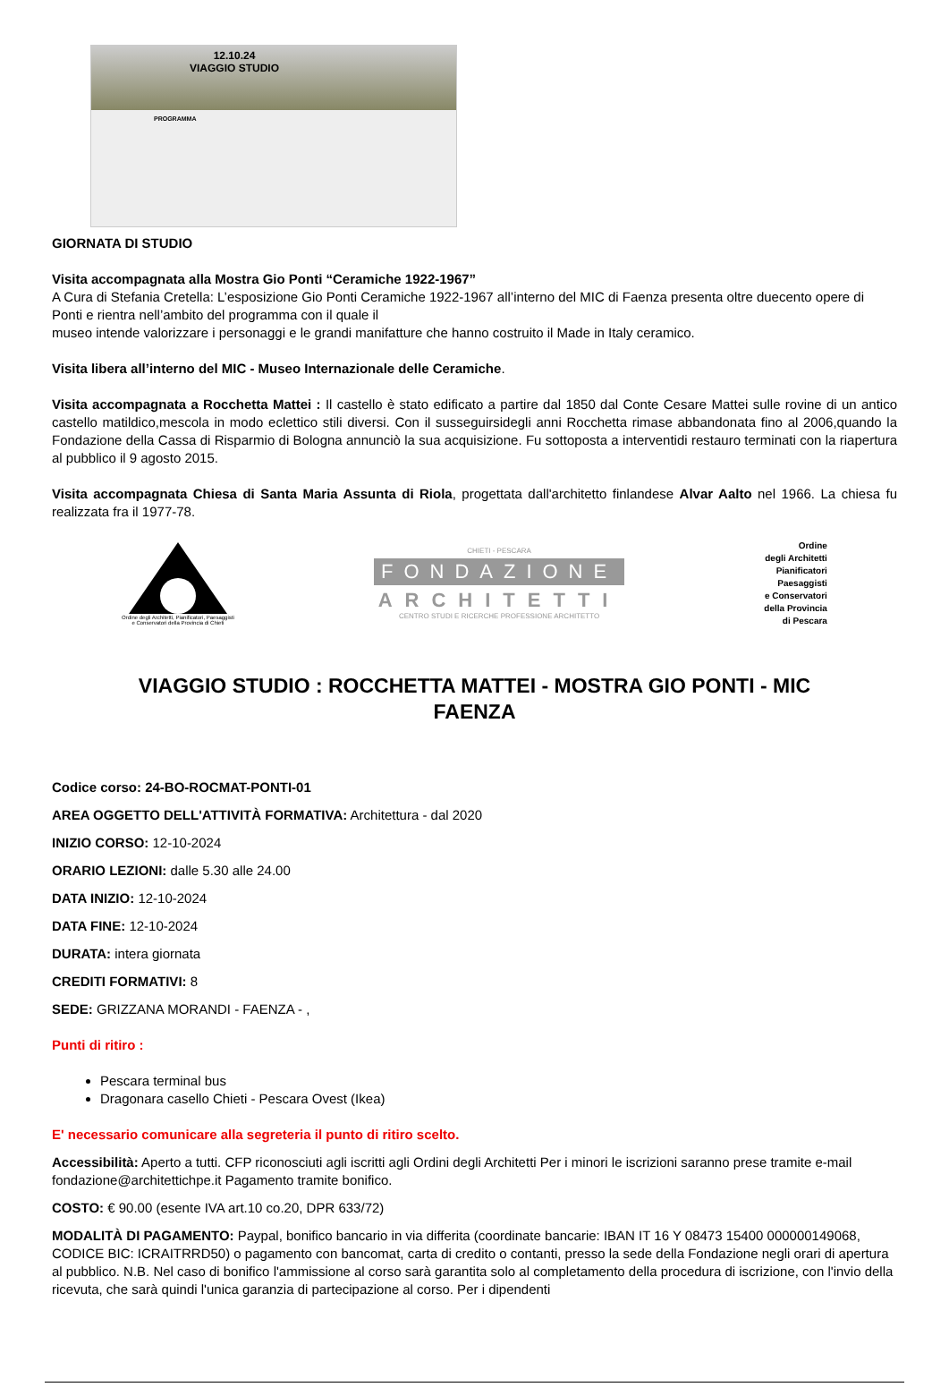12.10.24
VIAGGIO STUDIO
PROGRAMMA
GIORNATA DI STUDIO
Visita accompagnata alla Mostra Gio Ponti “Ceramiche 1922-1967”
A Cura di Stefania Cretella: L’esposizione Gio Ponti Ceramiche 1922-1967 all’interno del MIC di Faenza presenta oltre duecento opere di Ponti e rientra nell’ambito del programma con il quale il
museo intende valorizzare i personaggi e le grandi manifatture che hanno costruito il Made in Italy ceramico.
Visita libera all’interno del MIC - Museo Internazionale delle Ceramiche.
Visita accompagnata a Rocchetta Mattei : Il castello è stato edificato a partire dal 1850 dal Conte Cesare Mattei sulle rovine di un antico castello matildico,mescola in modo eclettico stili diversi. Con il susseguirsidegli anni Rocchetta rimase abbandonata fino al 2006,quando la Fondazione della Cassa di Risparmio di Bologna annunciò la sua acquisizione. Fu sottoposta a interventidi restauro terminati con la riapertura al pubblico il 9 agosto 2015.
Visita accompagnata Chiesa di Santa Maria Assunta di Riola, progettata dall'architetto finlandese Alvar Aalto nel 1966. La chiesa fu realizzata fra il 1977-78.
Ordine degli Architetti, Pianificatori, Paesaggisti
e Conservatori della Provincia di Chieti
CHIETI - PESCARA
FONDAZIONE
ARCHITETTI
CENTRO STUDI E RICERCHE PROFESSIONE ARCHITETTO
Ordine
degli Architetti
Pianificatori
Paesaggisti
e Conservatori
della Provincia
di Pescara
VIAGGIO STUDIO : ROCCHETTA MATTEI - MOSTRA GIO PONTI - MIC FAENZA
Codice corso: 24-BO-ROCMAT-PONTI-01
AREA OGGETTO DELL'ATTIVITÀ FORMATIVA: Architettura - dal 2020
INIZIO CORSO: 12-10-2024
ORARIO LEZIONI: dalle 5.30 alle 24.00
DATA INIZIO: 12-10-2024
DATA FINE: 12-10-2024
DURATA: intera giornata
CREDITI FORMATIVI: 8
SEDE: GRIZZANA MORANDI - FAENZA - ,
Punti di ritiro :
Pescara terminal bus
Dragonara casello Chieti - Pescara Ovest (Ikea)
E' necessario comunicare alla segreteria il punto di ritiro scelto.
Accessibilità: Aperto a tutti. CFP riconosciuti agli iscritti agli Ordini degli Architetti Per i minori le iscrizioni saranno prese tramite e-mail fondazione@architettichpe.it Pagamento tramite bonifico.
COSTO: € 90.00 (esente IVA art.10 co.20, DPR 633/72)
MODALITÀ DI PAGAMENTO: Paypal, bonifico bancario in via differita (coordinate bancarie: IBAN IT 16 Y 08473 15400 000000149068, CODICE BIC: ICRAITRRD50) o pagamento con bancomat, carta di credito o contanti, presso la sede della Fondazione negli orari di apertura al pubblico. N.B. Nel caso di bonifico l'ammissione al corso sarà garantita solo al completamento della procedura di iscrizione, con l'invio della ricevuta, che sarà quindi l'unica garanzia di partecipazione al corso. Per i dipendenti